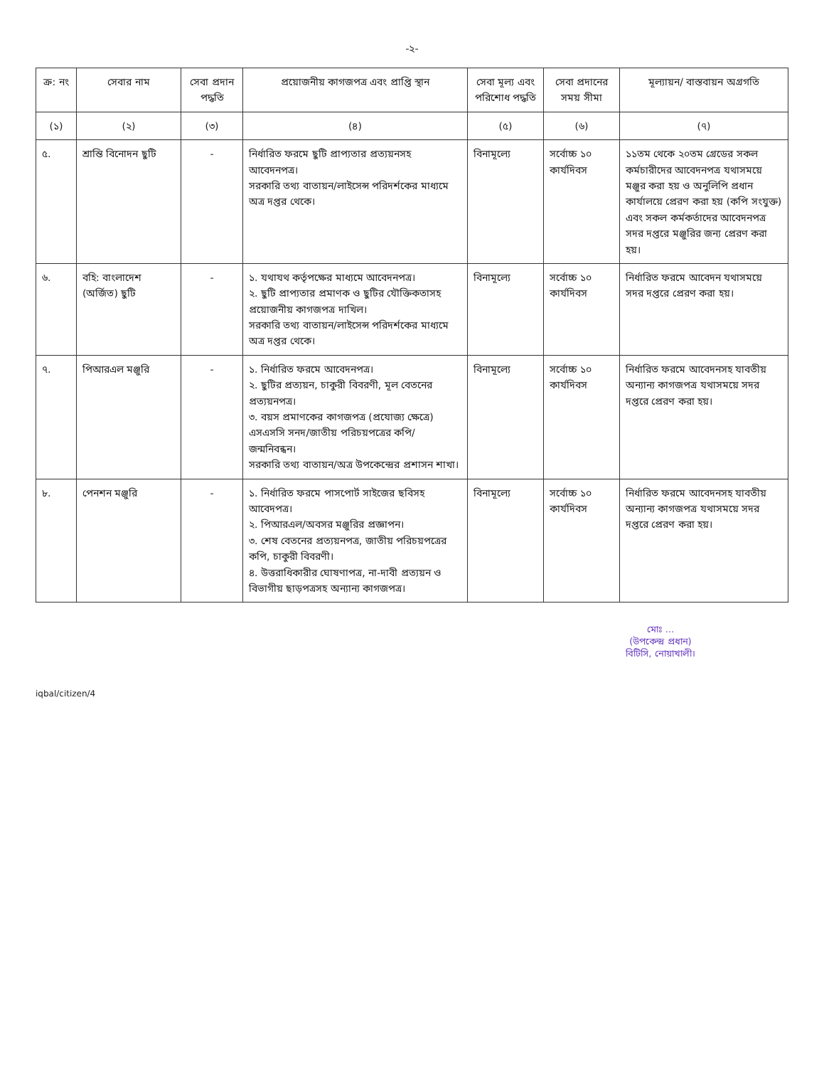-২-
| ক্র: নং | সেবার নাম | সেবা প্রদান পদ্ধতি | প্রয়োজনীয় কাগজপত্র এবং প্রাপ্তি স্থান | সেবা মূল্য এবং পরিশোধ পদ্ধতি | সেবা প্রদানের সময় সীমা | মূল্যায়ন/ বাস্তবায়ন অগ্রগতি |
| --- | --- | --- | --- | --- | --- | --- |
| (১) | (২) | (৩) | (৪) | (৫) | (৬) | (৭) |
| ৫. | শ্রান্তি বিনোদন ছুটি | - | নির্ধারিত ফরমে ছুটি প্রাপ্যতার প্রত্যয়নসহ আবেদনপত্র। সরকারি তথ্য বাতায়ন/লাইসেন্স পরিদর্শকের মাধ্যমে অত্র দপ্তর থেকে। | বিনামূল্যে | সর্বোচ্চ ১০ কার্যদিবস | ১১তম থেকে ২০তম গ্রেডের সকল কর্মচারীদের আবেদনপত্র যথাসময়ে মঞ্জুর করা হয় ও অনুলিপি প্রধান কার্যালয়ে প্রেরণ করা হয় (কপি সংযুক্ত) এবং সকল কর্মকর্তাদের আবেদনপত্র সদর দপ্তরে মঞ্জুরির জন্য প্রেরণ করা হয়। |
| ৬. | বহি: বাংলাদেশ (অর্জিত) ছুটি | - | ১. যথাযথ কর্তৃপক্ষের মাধ্যমে আবেদনপত্র। ২. ছুটি প্রাপ্যতার প্রমাণক ও ছুটির যৌক্তিকতাসহ প্রয়োজনীয় কাগজপত্র দাখিল। সরকারি তথ্য বাতায়ন/লাইসেন্স পরিদর্শকের মাধ্যমে অত্র দপ্তর থেকে। | বিনামূল্যে | সর্বোচ্চ ১০ কার্যদিবস | নির্ধারিত ফরমে আবেদন যথাসময়ে সদর দপ্তরে প্রেরণ করা হয়। |
| ৭. | পিআরএল মঞ্জুরি | - | ১. নির্ধারিত ফরমে আবেদনপত্র। ২. ছুটির প্রত্যয়ন, চাকুরী বিবরণী, মূল বেতনের প্রত্যয়নপত্র। ৩. বয়স প্রমাণকের কাগজপত্র (প্রযোজ্য ক্ষেত্রে) এসএসসি সনদ/জাতীয় পরিচয়পত্রের কপি/জন্মনিবন্ধন। সরকারি তথ্য বাতায়ন/অত্র উপকেন্দ্রের প্রশাসন শাখা। | বিনামূল্যে | সর্বোচ্চ ১০ কার্যদিবস | নির্ধারিত ফরমে আবেদনসহ যাবতীয় অন্যান্য কাগজপত্র যথাসময়ে সদর দপ্তরে প্রেরণ করা হয়। |
| ৮. | পেনশন মঞ্জুরি | - | ১. নির্ধারিত ফরমে পাসপোর্ট সাইজের ছবিসহ আবেদপত্র। ২. পিআরএল/অবসর মঞ্জুরির প্রজ্ঞাপন। ৩. শেষ বেতনের প্রত্যয়নপত্র, জাতীয় পরিচয়পত্রের কপি, চাকুরী বিবরণী। ৪. উত্তরাধিকারীর ঘোষণাপত্র, না-দাবী প্রত্যয়ন ও বিভাগীয় ছাড়পত্রসহ অন্যান্য কাগজপত্র। | বিনামূল্যে | সর্বোচ্চ ১০ কার্যদিবস | নির্ধারিত ফরমে আবেদনসহ যাবতীয় অন্যান্য কাগজপত্র যথাসময়ে সদর দপ্তরে প্রেরণ করা হয়। |
মোঃ ...
(উপকেন্দ্র প্রধান)
বিটিসি, নোয়াখালী।
iqbal/citizen/4